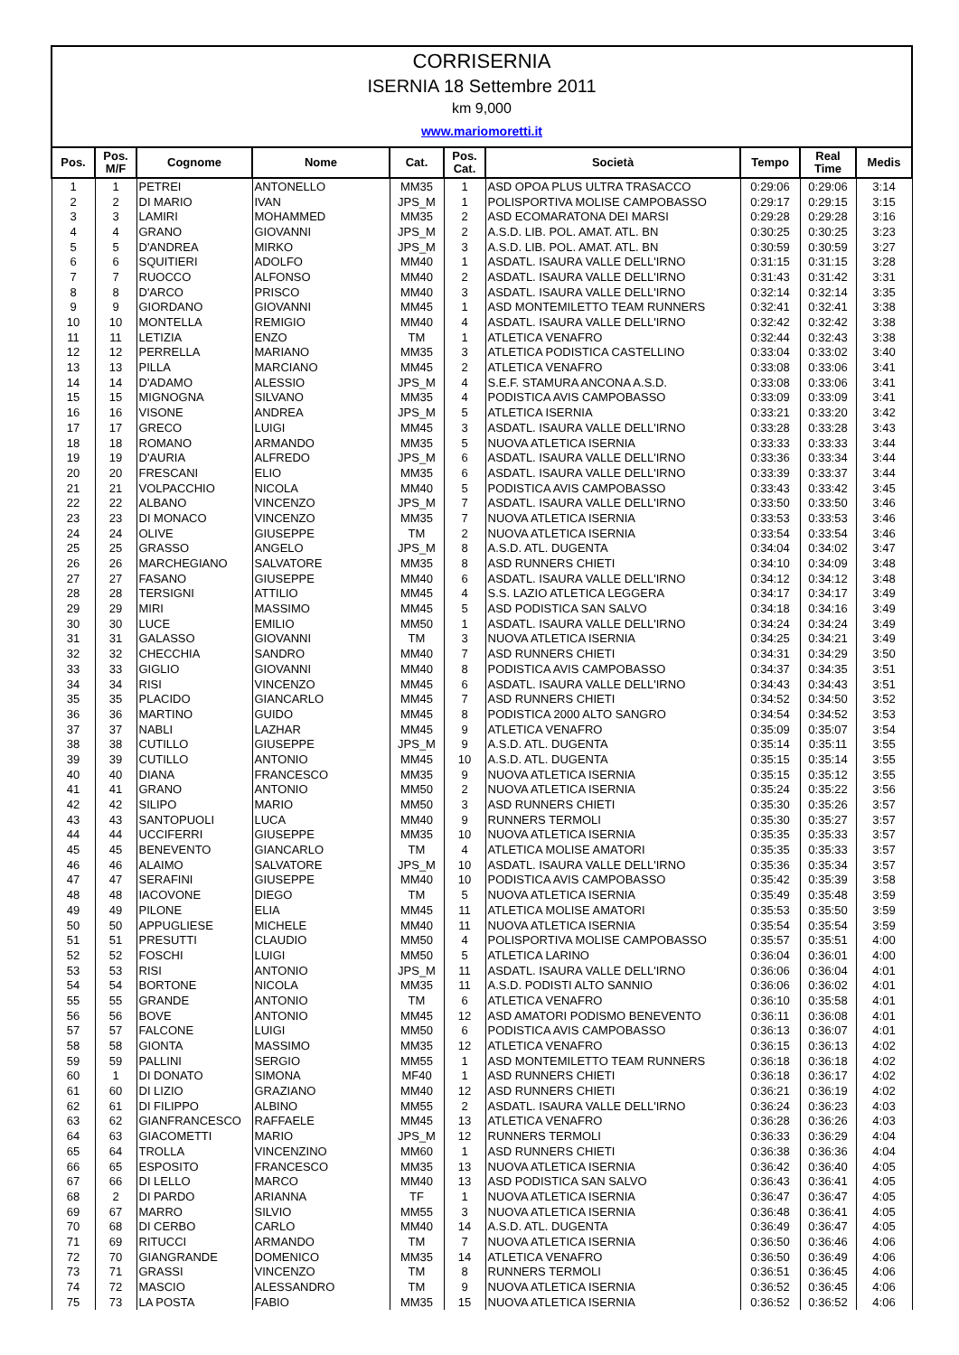CORRISERNIA
ISERNIA 18 Settembre 2011
km 9,000
www.mariomoretti.it
| Pos. | Pos. M/F | Cognome | Nome | Cat. | Pos. Cat. | Società | Tempo | Real Time | Medis |
| --- | --- | --- | --- | --- | --- | --- | --- | --- | --- |
| 1 | 1 | PETREI | ANTONELLO | MM35 | 1 | ASD OPOA PLUS ULTRA TRASACCO | 0:29:06 | 0:29:06 | 3:14 |
| 2 | 2 | DI MARIO | IVAN | JPS_M | 1 | POLISPORTIVA MOLISE CAMPOBASSO | 0:29:17 | 0:29:15 | 3:15 |
| 3 | 3 | LAMIRI | MOHAMMED | MM35 | 2 | ASD ECOMARATONA DEI MARSI | 0:29:28 | 0:29:28 | 3:16 |
| 4 | 4 | GRANO | GIOVANNI | JPS_M | 2 | A.S.D. LIB. POL. AMAT. ATL. BN | 0:30:25 | 0:30:25 | 3:23 |
| 5 | 5 | D'ANDREA | MIRKO | JPS_M | 3 | A.S.D. LIB. POL. AMAT. ATL. BN | 0:30:59 | 0:30:59 | 3:27 |
| 6 | 6 | SQUITIERI | ADOLFO | MM40 | 1 | ASDATL. ISAURA VALLE DELL'IRNO | 0:31:15 | 0:31:15 | 3:28 |
| 7 | 7 | RUOCCO | ALFONSO | MM40 | 2 | ASDATL. ISAURA VALLE DELL'IRNO | 0:31:43 | 0:31:42 | 3:31 |
| 8 | 8 | D'ARCO | PRISCO | MM40 | 3 | ASDATL. ISAURA VALLE DELL'IRNO | 0:32:14 | 0:32:14 | 3:35 |
| 9 | 9 | GIORDANO | GIOVANNI | MM45 | 1 | ASD MONTEMILETTO TEAM RUNNERS | 0:32:41 | 0:32:41 | 3:38 |
| 10 | 10 | MONTELLA | REMIGIO | MM40 | 4 | ASDATL. ISAURA VALLE DELL'IRNO | 0:32:42 | 0:32:42 | 3:38 |
| 11 | 11 | LETIZIA | ENZO | TM | 1 | ATLETICA VENAFRO | 0:32:44 | 0:32:43 | 3:38 |
| 12 | 12 | PERRELLA | MARIANO | MM35 | 3 | ATLETICA PODISTICA CASTELLINO | 0:33:04 | 0:33:02 | 3:40 |
| 13 | 13 | PILLA | MARCIANO | MM45 | 2 | ATLETICA VENAFRO | 0:33:08 | 0:33:06 | 3:41 |
| 14 | 14 | D'ADAMO | ALESSIO | JPS_M | 4 | S.E.F. STAMURA ANCONA A.S.D. | 0:33:08 | 0:33:06 | 3:41 |
| 15 | 15 | MIGNOGNA | SILVANO | MM35 | 4 | PODISTICA AVIS CAMPOBASSO | 0:33:09 | 0:33:09 | 3:41 |
| 16 | 16 | VISONE | ANDREA | JPS_M | 5 | ATLETICA ISERNIA | 0:33:21 | 0:33:20 | 3:42 |
| 17 | 17 | GRECO | LUIGI | MM45 | 3 | ASDATL. ISAURA VALLE DELL'IRNO | 0:33:28 | 0:33:28 | 3:43 |
| 18 | 18 | ROMANO | ARMANDO | MM35 | 5 | NUOVA ATLETICA ISERNIA | 0:33:33 | 0:33:33 | 3:44 |
| 19 | 19 | D'AURIA | ALFREDO | JPS_M | 6 | ASDATL. ISAURA VALLE DELL'IRNO | 0:33:36 | 0:33:34 | 3:44 |
| 20 | 20 | FRESCANI | ELIO | MM35 | 6 | ASDATL. ISAURA VALLE DELL'IRNO | 0:33:39 | 0:33:37 | 3:44 |
| 21 | 21 | VOLPACCHIO | NICOLA | MM40 | 5 | PODISTICA AVIS CAMPOBASSO | 0:33:43 | 0:33:42 | 3:45 |
| 22 | 22 | ALBANO | VINCENZO | JPS_M | 7 | ASDATL. ISAURA VALLE DELL'IRNO | 0:33:50 | 0:33:50 | 3:46 |
| 23 | 23 | DI MONACO | VINCENZO | MM35 | 7 | NUOVA ATLETICA ISERNIA | 0:33:53 | 0:33:53 | 3:46 |
| 24 | 24 | OLIVE | GIUSEPPE | TM | 2 | NUOVA ATLETICA ISERNIA | 0:33:54 | 0:33:54 | 3:46 |
| 25 | 25 | GRASSO | ANGELO | JPS_M | 8 | A.S.D. ATL. DUGENTA | 0:34:04 | 0:34:02 | 3:47 |
| 26 | 26 | MARCHEGIANO | SALVATORE | MM35 | 8 | ASD RUNNERS CHIETI | 0:34:10 | 0:34:09 | 3:48 |
| 27 | 27 | FASANO | GIUSEPPE | MM40 | 6 | ASDATL. ISAURA VALLE DELL'IRNO | 0:34:12 | 0:34:12 | 3:48 |
| 28 | 28 | TERSIGNI | ATTILIO | MM45 | 4 | S.S. LAZIO ATLETICA LEGGERA | 0:34:17 | 0:34:17 | 3:49 |
| 29 | 29 | MIRI | MASSIMO | MM45 | 5 | ASD PODISTICA SAN SALVO | 0:34:18 | 0:34:16 | 3:49 |
| 30 | 30 | LUCE | EMILIO | MM50 | 1 | ASDATL. ISAURA VALLE DELL'IRNO | 0:34:24 | 0:34:24 | 3:49 |
| 31 | 31 | GALASSO | GIOVANNI | TM | 3 | NUOVA ATLETICA ISERNIA | 0:34:25 | 0:34:21 | 3:49 |
| 32 | 32 | CHECCHIA | SANDRO | MM40 | 7 | ASD RUNNERS CHIETI | 0:34:31 | 0:34:29 | 3:50 |
| 33 | 33 | GIGLIO | GIOVANNI | MM40 | 8 | PODISTICA AVIS CAMPOBASSO | 0:34:37 | 0:34:35 | 3:51 |
| 34 | 34 | RISI | VINCENZO | MM45 | 6 | ASDATL. ISAURA VALLE DELL'IRNO | 0:34:43 | 0:34:43 | 3:51 |
| 35 | 35 | PLACIDO | GIANCARLO | MM45 | 7 | ASD RUNNERS CHIETI | 0:34:52 | 0:34:50 | 3:52 |
| 36 | 36 | MARTINO | GUIDO | MM45 | 8 | PODISTICA 2000 ALTO SANGRO | 0:34:54 | 0:34:52 | 3:53 |
| 37 | 37 | NABLI | LAZHAR | MM45 | 9 | ATLETICA VENAFRO | 0:35:09 | 0:35:07 | 3:54 |
| 38 | 38 | CUTILLO | GIUSEPPE | JPS_M | 9 | A.S.D. ATL. DUGENTA | 0:35:14 | 0:35:11 | 3:55 |
| 39 | 39 | CUTILLO | ANTONIO | MM45 | 10 | A.S.D. ATL. DUGENTA | 0:35:15 | 0:35:14 | 3:55 |
| 40 | 40 | DIANA | FRANCESCO | MM35 | 9 | NUOVA ATLETICA ISERNIA | 0:35:15 | 0:35:12 | 3:55 |
| 41 | 41 | GRANO | ANTONIO | MM50 | 2 | NUOVA ATLETICA ISERNIA | 0:35:24 | 0:35:22 | 3:56 |
| 42 | 42 | SILIPO | MARIO | MM50 | 3 | ASD RUNNERS CHIETI | 0:35:30 | 0:35:26 | 3:57 |
| 43 | 43 | SANTOPUOLI | LUCA | MM40 | 9 | RUNNERS TERMOLI | 0:35:30 | 0:35:27 | 3:57 |
| 44 | 44 | UCCIFERRI | GIUSEPPE | MM35 | 10 | NUOVA ATLETICA ISERNIA | 0:35:35 | 0:35:33 | 3:57 |
| 45 | 45 | BENEVENTO | GIANCARLO | TM | 4 | ATLETICA MOLISE AMATORI | 0:35:35 | 0:35:33 | 3:57 |
| 46 | 46 | ALAIMO | SALVATORE | JPS_M | 10 | ASDATL. ISAURA VALLE DELL'IRNO | 0:35:36 | 0:35:34 | 3:57 |
| 47 | 47 | SERAFINI | GIUSEPPE | MM40 | 10 | PODISTICA AVIS CAMPOBASSO | 0:35:42 | 0:35:39 | 3:58 |
| 48 | 48 | IACOVONE | DIEGO | TM | 5 | NUOVA ATLETICA ISERNIA | 0:35:49 | 0:35:48 | 3:59 |
| 49 | 49 | PILONE | ELIA | MM45 | 11 | ATLETICA MOLISE AMATORI | 0:35:53 | 0:35:50 | 3:59 |
| 50 | 50 | APPUGLIESE | MICHELE | MM40 | 11 | NUOVA ATLETICA ISERNIA | 0:35:54 | 0:35:54 | 3:59 |
| 51 | 51 | PRESUTTI | CLAUDIO | MM50 | 4 | POLISPORTIVA MOLISE CAMPOBASSO | 0:35:57 | 0:35:51 | 4:00 |
| 52 | 52 | FOSCHI | LUIGI | MM50 | 5 | ATLETICA LARINO | 0:36:04 | 0:36:01 | 4:00 |
| 53 | 53 | RISI | ANTONIO | JPS_M | 11 | ASDATL. ISAURA VALLE DELL'IRNO | 0:36:06 | 0:36:04 | 4:01 |
| 54 | 54 | BORTONE | NICOLA | MM35 | 11 | A.S.D. PODISTI ALTO SANNIO | 0:36:06 | 0:36:02 | 4:01 |
| 55 | 55 | GRANDE | ANTONIO | TM | 6 | ATLETICA VENAFRO | 0:36:10 | 0:35:58 | 4:01 |
| 56 | 56 | BOVE | ANTONIO | MM45 | 12 | ASD AMATORI PODISMO BENEVENTO | 0:36:11 | 0:36:08 | 4:01 |
| 57 | 57 | FALCONE | LUIGI | MM50 | 6 | PODISTICA AVIS CAMPOBASSO | 0:36:13 | 0:36:07 | 4:01 |
| 58 | 58 | GIONTA | MASSIMO | MM35 | 12 | ATLETICA VENAFRO | 0:36:15 | 0:36:13 | 4:02 |
| 59 | 59 | PALLINI | SERGIO | MM55 | 1 | ASD MONTEMILETTO TEAM RUNNERS | 0:36:18 | 0:36:18 | 4:02 |
| 60 | 1 | DI DONATO | SIMONA | MF40 | 1 | ASD RUNNERS CHIETI | 0:36:18 | 0:36:17 | 4:02 |
| 61 | 60 | DI LIZIO | GRAZIANO | MM40 | 12 | ASD RUNNERS CHIETI | 0:36:21 | 0:36:19 | 4:02 |
| 62 | 61 | DI FILIPPO | ALBINO | MM55 | 2 | ASDATL. ISAURA VALLE DELL'IRNO | 0:36:24 | 0:36:23 | 4:03 |
| 63 | 62 | GIANFRANCESCO | RAFFAELE | MM45 | 13 | ATLETICA VENAFRO | 0:36:28 | 0:36:26 | 4:03 |
| 64 | 63 | GIACOMETTI | MARIO | JPS_M | 12 | RUNNERS TERMOLI | 0:36:33 | 0:36:29 | 4:04 |
| 65 | 64 | TROLLA | VINCENZINO | MM60 | 1 | ASD RUNNERS CHIETI | 0:36:38 | 0:36:36 | 4:04 |
| 66 | 65 | ESPOSITO | FRANCESCO | MM35 | 13 | NUOVA ATLETICA ISERNIA | 0:36:42 | 0:36:40 | 4:05 |
| 67 | 66 | DI LELLO | MARCO | MM40 | 13 | ASD PODISTICA SAN SALVO | 0:36:43 | 0:36:41 | 4:05 |
| 68 | 2 | DI PARDO | ARIANNA | TF | 1 | NUOVA ATLETICA ISERNIA | 0:36:47 | 0:36:47 | 4:05 |
| 69 | 67 | MARRO | SILVIO | MM55 | 3 | NUOVA ATLETICA ISERNIA | 0:36:48 | 0:36:41 | 4:05 |
| 70 | 68 | DI CERBO | CARLO | MM40 | 14 | A.S.D. ATL. DUGENTA | 0:36:49 | 0:36:47 | 4:05 |
| 71 | 69 | RITUCCI | ARMANDO | TM | 7 | NUOVA ATLETICA ISERNIA | 0:36:50 | 0:36:46 | 4:06 |
| 72 | 70 | GIANGRANDE | DOMENICO | MM35 | 14 | ATLETICA VENAFRO | 0:36:50 | 0:36:49 | 4:06 |
| 73 | 71 | GRASSI | VINCENZO | TM | 8 | RUNNERS TERMOLI | 0:36:51 | 0:36:45 | 4:06 |
| 74 | 72 | MASCIO | ALESSANDRO | TM | 9 | NUOVA ATLETICA ISERNIA | 0:36:52 | 0:36:45 | 4:06 |
| 75 | 73 | LA POSTA | FABIO | MM35 | 15 | NUOVA ATLETICA ISERNIA | 0:36:52 | 0:36:52 | 4:06 |